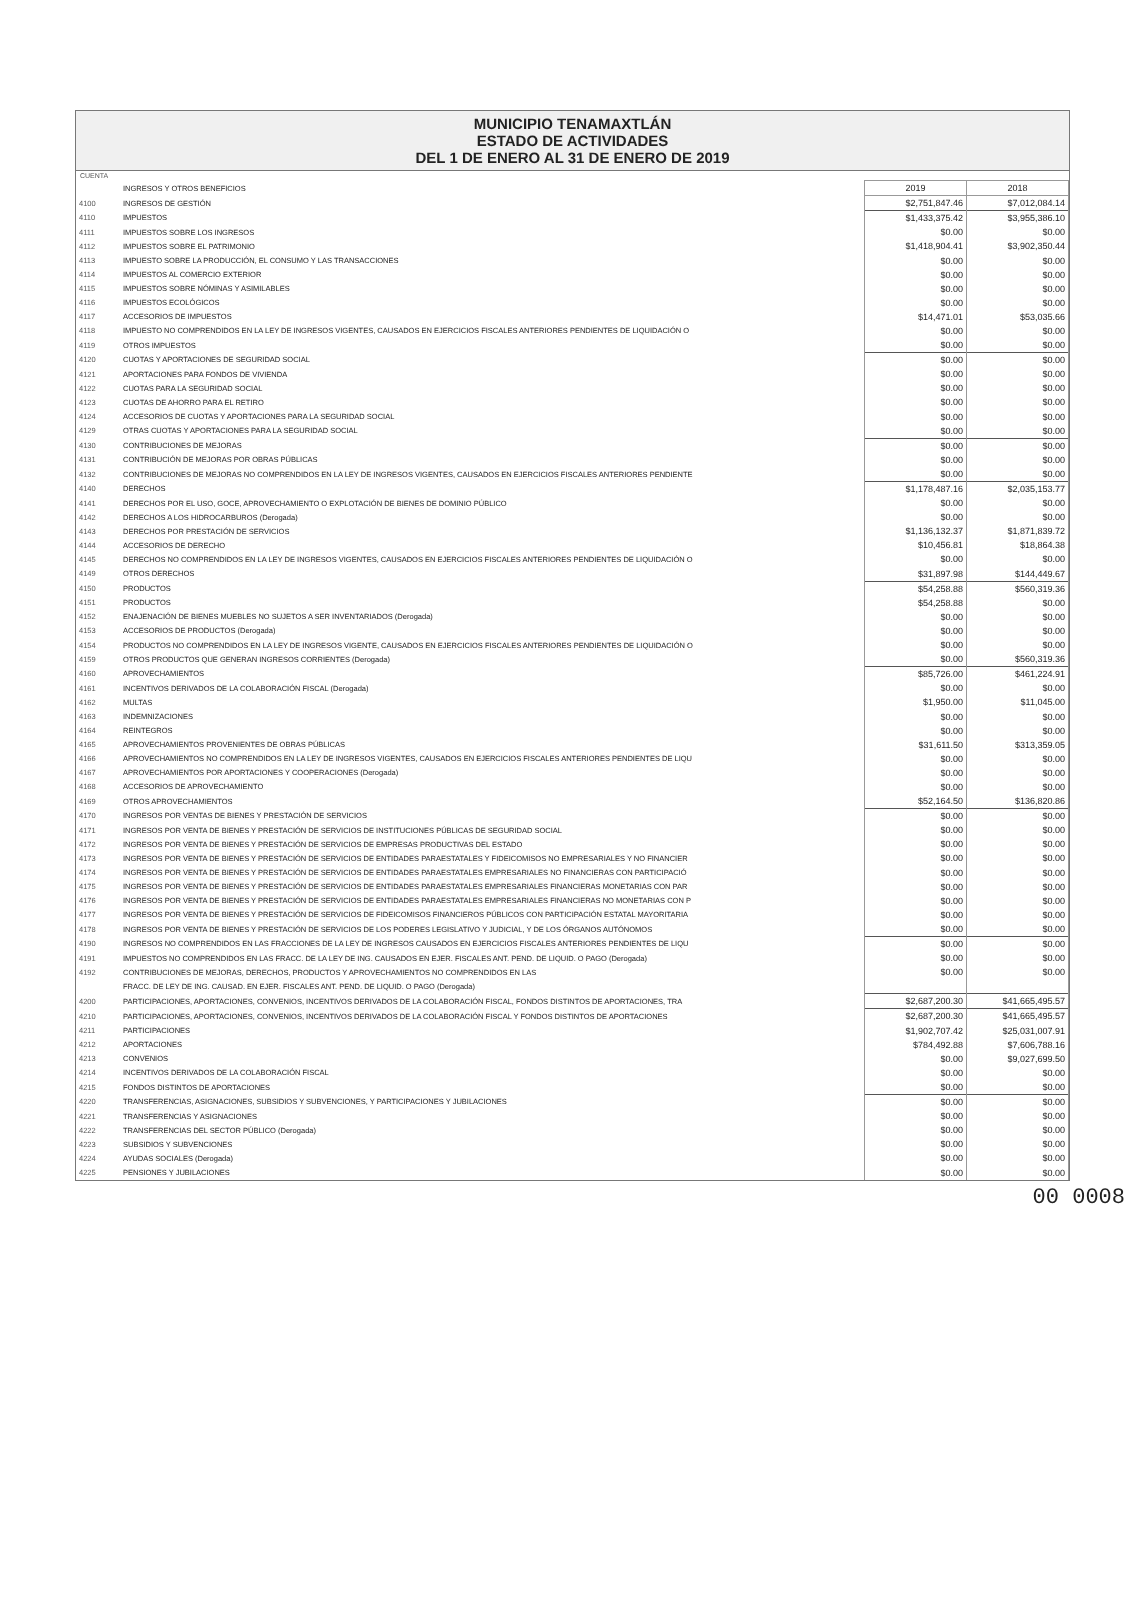MUNICIPIO TENAMAXTLÁN
ESTADO DE ACTIVIDADES
DEL 1 DE ENERO AL 31 DE ENERO DE 2019
CUENTA
| | INGRESOS Y OTROS BENEFICIOS | 2019 | 2018 |
| 4100 | INGRESOS DE GESTIÓN | $2,751,847.46 | $7,012,084.14 |
| 4110 | IMPUESTOS | $1,433,375.42 | $3,955,386.10 |
| 4111 | IMPUESTOS SOBRE LOS INGRESOS | $0.00 | $0.00 |
| 4112 | IMPUESTOS SOBRE EL PATRIMONIO | $1,418,904.41 | $3,902,350.44 |
| 4113 | IMPUESTO SOBRE LA PRODUCCIÓN, EL CONSUMO Y LAS TRANSACCIONES | $0.00 | $0.00 |
| 4114 | IMPUESTOS AL COMERCIO EXTERIOR | $0.00 | $0.00 |
| 4115 | IMPUESTOS SOBRE NÓMINAS Y ASIMILABLES | $0.00 | $0.00 |
| 4116 | IMPUESTOS ECOLÓGICOS | $0.00 | $0.00 |
| 4117 | ACCESORIOS DE IMPUESTOS | $14,471.01 | $53,035.66 |
| 4118 | IMPUESTO NO COMPRENDIDOS EN LA LEY DE INGRESOS VIGENTES, CAUSADOS EN EJERCICIOS FISCALES ANTERIORES PENDIENTES DE LIQUIDACIÓN O | $0.00 | $0.00 |
| 4119 | OTROS IMPUESTOS | $0.00 | $0.00 |
| 4120 | CUOTAS Y APORTACIONES DE SEGURIDAD SOCIAL | $0.00 | $0.00 |
| 4121 | APORTACIONES PARA FONDOS DE VIVIENDA | $0.00 | $0.00 |
| 4122 | CUOTAS PARA LA SEGURIDAD SOCIAL | $0.00 | $0.00 |
| 4123 | CUOTAS DE AHORRO PARA EL RETIRO | $0.00 | $0.00 |
| 4124 | ACCESORIOS DE CUOTAS Y APORTACIONES PARA LA SEGURIDAD SOCIAL | $0.00 | $0.00 |
| 4129 | OTRAS CUOTAS Y APORTACIONES PARA LA SEGURIDAD SOCIAL | $0.00 | $0.00 |
| 4130 | CONTRIBUCIONES DE MEJORAS | $0.00 | $0.00 |
| 4131 | CONTRIBUCIÓN DE MEJORAS POR OBRAS PÚBLICAS | $0.00 | $0.00 |
| 4132 | CONTRIBUCIONES DE MEJORAS NO COMPRENDIDOS EN LA LEY DE INGRESOS VIGENTES, CAUSADOS EN EJERCICIOS FISCALES ANTERIORES PENDIENTE | $0.00 | $0.00 |
| 4140 | DERECHOS | $1,178,487.16 | $2,035,153.77 |
| 4141 | DERECHOS POR EL USO, GOCE, APROVECHAMIENTO O EXPLOTACIÓN DE BIENES DE DOMINIO PÚBLICO | $0.00 | $0.00 |
| 4142 | DERECHOS A LOS HIDROCARBUROS (Derogada) | $0.00 | $0.00 |
| 4143 | DERECHOS POR PRESTACIÓN DE SERVICIOS | $1,136,132.37 | $1,871,839.72 |
| 4144 | ACCESORIOS DE DERECHO | $10,456.81 | $18,864.38 |
| 4145 | DERECHOS NO COMPRENDIDOS EN LA LEY DE INGRESOS VIGENTES, CAUSADOS EN EJERCICIOS FISCALES ANTERIORES PENDIENTES DE LIQUIDACIÓN O | $0.00 | $0.00 |
| 4149 | OTROS DERECHOS | $31,897.98 | $144,449.67 |
| 4150 | PRODUCTOS | $54,258.88 | $560,319.36 |
| 4151 | PRODUCTOS | $54,258.88 | $0.00 |
| 4152 | ENAJENACIÓN DE BIENES MUEBLES NO SUJETOS A SER INVENTARIADOS (Derogada) | $0.00 | $0.00 |
| 4153 | ACCESORIOS DE PRODUCTOS (Derogada) | $0.00 | $0.00 |
| 4154 | PRODUCTOS NO COMPRENDIDOS EN LA LEY DE INGRESOS VIGENTE, CAUSADOS EN EJERCICIOS FISCALES ANTERIORES PENDIENTES DE LIQUIDACIÓN O | $0.00 | $0.00 |
| 4159 | OTROS PRODUCTOS QUE GENERAN INGRESOS CORRIENTES (Derogada) | $0.00 | $560,319.36 |
| 4160 | APROVECHAMIENTOS | $85,726.00 | $461,224.91 |
| 4161 | INCENTIVOS DERIVADOS DE LA COLABORACIÓN FISCAL (Derogada) | $0.00 | $0.00 |
| 4162 | MULTAS | $1,950.00 | $11,045.00 |
| 4163 | INDEMNIZACIONES | $0.00 | $0.00 |
| 4164 | REINTEGROS | $0.00 | $0.00 |
| 4165 | APROVECHAMIENTOS PROVENIENTES DE OBRAS PÚBLICAS | $31,611.50 | $313,359.05 |
| 4166 | APROVECHAMIENTOS NO COMPRENDIDOS EN LA LEY DE INGRESOS VIGENTES, CAUSADOS EN EJERCICIOS FISCALES ANTERIORES PENDIENTES DE LIQU | $0.00 | $0.00 |
| 4167 | APROVECHAMIENTOS POR APORTACIONES Y COOPERACIONES (Derogada) | $0.00 | $0.00 |
| 4168 | ACCESORIOS DE APROVECHAMIENTO | $0.00 | $0.00 |
| 4169 | OTROS APROVECHAMIENTOS | $52,164.50 | $136,820.86 |
| 4170 | INGRESOS POR VENTAS DE BIENES Y PRESTACIÓN DE SERVICIOS | $0.00 | $0.00 |
| 4171 | INGRESOS POR VENTA DE BIENES Y PRESTACIÓN DE SERVICIOS DE INSTITUCIONES PÚBLICAS DE SEGURIDAD SOCIAL | $0.00 | $0.00 |
| 4172 | INGRESOS POR VENTA DE BIENES Y PRESTACIÓN DE SERVICIOS DE EMPRESAS PRODUCTIVAS DEL ESTADO | $0.00 | $0.00 |
| 4173 | INGRESOS POR VENTA DE BIENES Y PRESTACIÓN DE SERVICIOS DE ENTIDADES PARAESTATALES Y FIDEICOMISOS NO EMPRESARIALES Y NO FINANCIER | $0.00 | $0.00 |
| 4174 | INGRESOS POR VENTA DE BIENES Y PRESTACIÓN DE SERVICIOS DE ENTIDADES PARAESTATALES EMPRESARIALES NO FINANCIERAS CON PARTICIPACIÓ | $0.00 | $0.00 |
| 4175 | INGRESOS POR VENTA DE BIENES Y PRESTACIÓN DE SERVICIOS DE ENTIDADES PARAESTATALES EMPRESARIALES FINANCIERAS MONETARIAS CON PAR | $0.00 | $0.00 |
| 4176 | INGRESOS POR VENTA DE BIENES Y PRESTACIÓN DE SERVICIOS DE ENTIDADES PARAESTATALES EMPRESARIALES FINANCIERAS NO MONETARIAS CON P | $0.00 | $0.00 |
| 4177 | INGRESOS POR VENTA DE BIENES Y PRESTACIÓN DE SERVICIOS DE FIDEICOMISOS FINANCIEROS PÚBLICOS CON PARTICIPACIÓN ESTATAL MAYORITARIA | $0.00 | $0.00 |
| 4178 | INGRESOS POR VENTA DE BIENES Y PRESTACIÓN DE SERVICIOS DE LOS PODERES LEGISLATIVO Y JUDICIAL, Y DE LOS ÓRGANOS AUTÓNOMOS | $0.00 | $0.00 |
| 4190 | INGRESOS NO COMPRENDIDOS EN LAS FRACCIONES DE LA LEY DE INGRESOS CAUSADOS EN EJERCICIOS FISCALES ANTERIORES PENDIENTES DE LIQU | $0.00 | $0.00 |
| 4191 | IMPUESTOS NO COMPRENDIDOS EN LAS FRACC. DE LA LEY DE ING. CAUSADOS EN EJER. FISCALES ANT. PEND. DE LIQUID. O PAGO (Derogada) | $0.00 | $0.00 |
| 4192 | CONTRIBUCIONES DE MEJORAS, DERECHOS, PRODUCTOS Y APROVECHAMIENTOS NO COMPRENDIDOS EN LAS | $0.00 | $0.00 |
| | FRACC. DE LEY DE ING. CAUSAD. EN EJER. FISCALES ANT. PEND. DE LIQUID. O PAGO (Derogada) | | |
| 4200 | PARTICIPACIONES, APORTACIONES, CONVENIOS, INCENTIVOS DERIVADOS DE LA COLABORACIÓN FISCAL, FONDOS DISTINTOS DE APORTACIONES, TRA | $2,687,200.30 | $41,665,495.57 |
| 4210 | PARTICIPACIONES, APORTACIONES, CONVENIOS, INCENTIVOS DERIVADOS DE LA COLABORACIÓN FISCAL Y FONDOS DISTINTOS DE APORTACIONES | $2,687,200.30 | $41,665,495.57 |
| 4211 | PARTICIPACIONES | $1,902,707.42 | $25,031,007.91 |
| 4212 | APORTACIONES | $784,492.88 | $7,606,788.16 |
| 4213 | CONVENIOS | $0.00 | $9,027,699.50 |
| 4214 | INCENTIVOS DERIVADOS DE LA COLABORACIÓN FISCAL | $0.00 | $0.00 |
| 4215 | FONDOS DISTINTOS DE APORTACIONES | $0.00 | $0.00 |
| 4220 | TRANSFERENCIAS, ASIGNACIONES, SUBSIDIOS Y SUBVENCIONES, Y PARTICIPACIONES Y JUBILACIONES | $0.00 | $0.00 |
| 4221 | TRANSFERENCIAS Y ASIGNACIONES | $0.00 | $0.00 |
| 4222 | TRANSFERENCIAS DEL SECTOR PÚBLICO (Derogada) | $0.00 | $0.00 |
| 4223 | SUBSIDIOS Y SUBVENCIONES | $0.00 | $0.00 |
| 4224 | AYUDAS SOCIALES (Derogada) | $0.00 | $0.00 |
| 4225 | PENSIONES Y JUBILACIONES | $0.00 | $0.00 |
00 0008